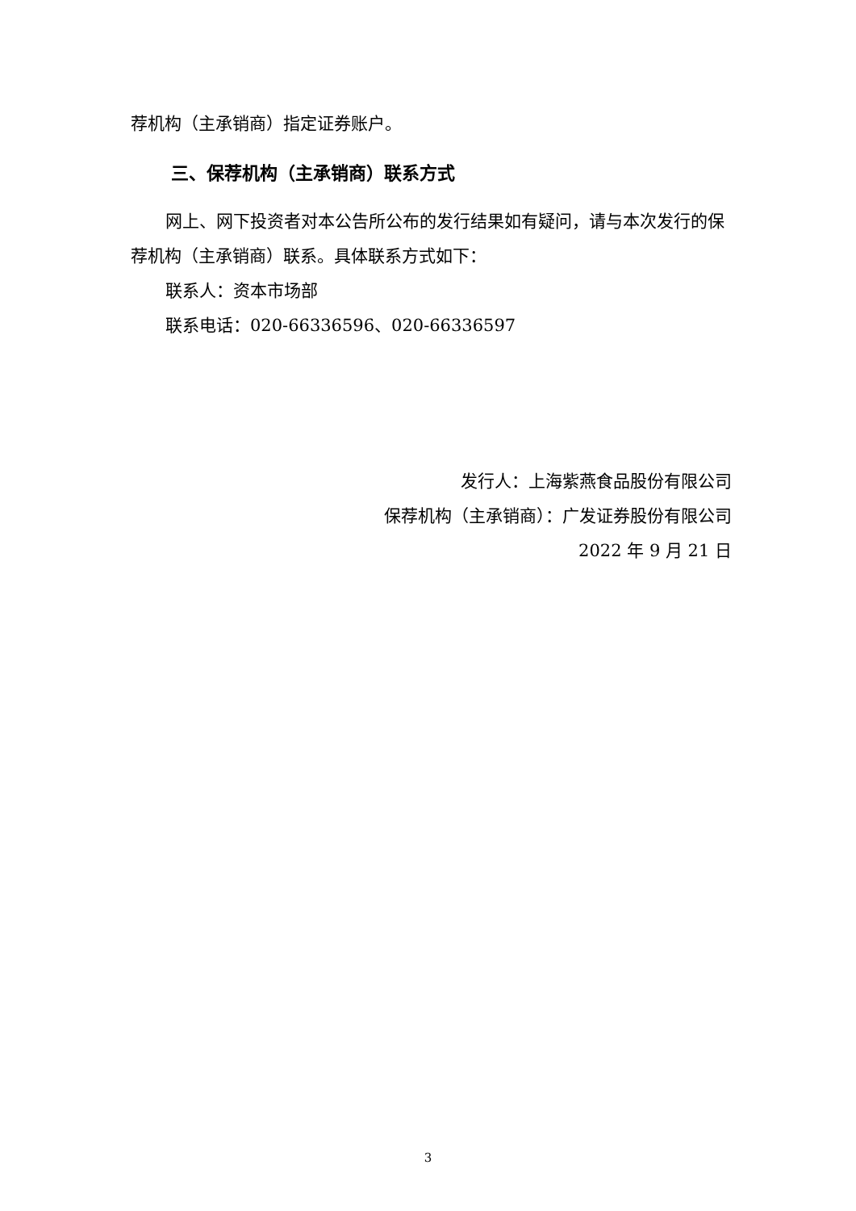荐机构（主承销商）指定证券账户。
三、保荐机构（主承销商）联系方式
网上、网下投资者对本公告所公布的发行结果如有疑问，请与本次发行的保荐机构（主承销商）联系。具体联系方式如下：
联系人：资本市场部
联系电话：020-66336596、020-66336597
发行人：上海紫燕食品股份有限公司
保荐机构（主承销商）：广发证券股份有限公司
2022 年 9 月 21 日
3